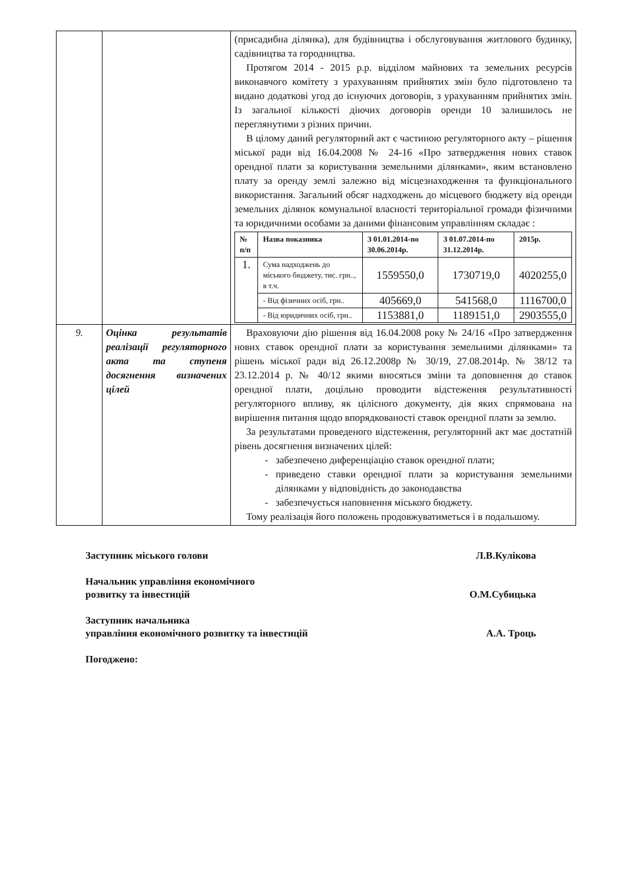| | | (присадибна ділянка), для будівництва і обслуговування житлового будинку, садівництва та городництва. Протягом 2014 - 2015 р.р. відділом майнових та земельних ресурсів виконавчого комітету з урахуванням прийнятих змін було підготовлено та видано додаткові угод до існуючих договорів, з урахуванням прийнятих змін. Із загальної кількості діючих договорів оренди 10 залишилось не переглянутими з різних причин. В цілому даний регуляторний акт є частиною регуляторного акту – рішення міської ради від 16.04.2008 № 24-16 «Про затвердження нових ставок орендної плати за користування земельними ділянками», яким встановлено плату за оренду землі залежно від місцезнаходження та функціонального використання. Загальний обсяг надходжень до місцевого бюджету від оренди земельних ділянок комунальної власності територіальної громади фізичними та юридичними особами за даними фінансовим управлінням складає : / № п/п / Назва показника / З 01.01.2014-по 30.06.2014р. / З 01.07.2014-по 31.12.2014р. / 2015р. / / --- / --- / --- / --- / --- / / 1. / Сума надходжень до міського бюджету, тис. грн.., в т.ч. / 1559550,0 / 1730719,0 / 4020255,0 / / / - Від фізичних осіб, грн.. / 405669,0 / 541568,0 / 1116700,0 / / / - Від юридичних осіб, грн.. / 1153881,0 / 1189151,0 / 2903555,0 / |
| 9. | Оцінка результатів реалізації регуляторного акта та ступеня досягнення визначених цілей | Враховуючи дію рішення від 16.04.2008 року № 24/16 «Про затвердження нових ставок орендної плати за користування земельними ділянками» та рішень міської ради від 26.12.2008р № 30/19, 27.08.2014р. № 38/12 та 23.12.2014 р. № 40/12 якими вносяться зміни та доповнення до ставок орендної плати, доцільно проводити відстеження результативності регуляторного впливу, як цілісного документу, дія яких спрямована на вирішення питання щодо впорядкованості ставок орендної плати за землю. За результатами проведеного відстеження, регуляторний акт має достатній рівень досягнення визначених цілей: забезпечено диференціацію ставок орендної плати; приведено ставки орендної плати за користування земельними ділянками у відповідність до законодавства забезпечується наповнення міського бюджету. Тому реалізація його положень продовжуватиметься і в подальшому. |
Заступник міського голови Л.В.Кулікова
Начальник управління економічного
розвитку та інвестицій О.М.Субицька
Заступник начальника
управління економічного розвитку та інвестицій А.А. Троць
Погоджено: